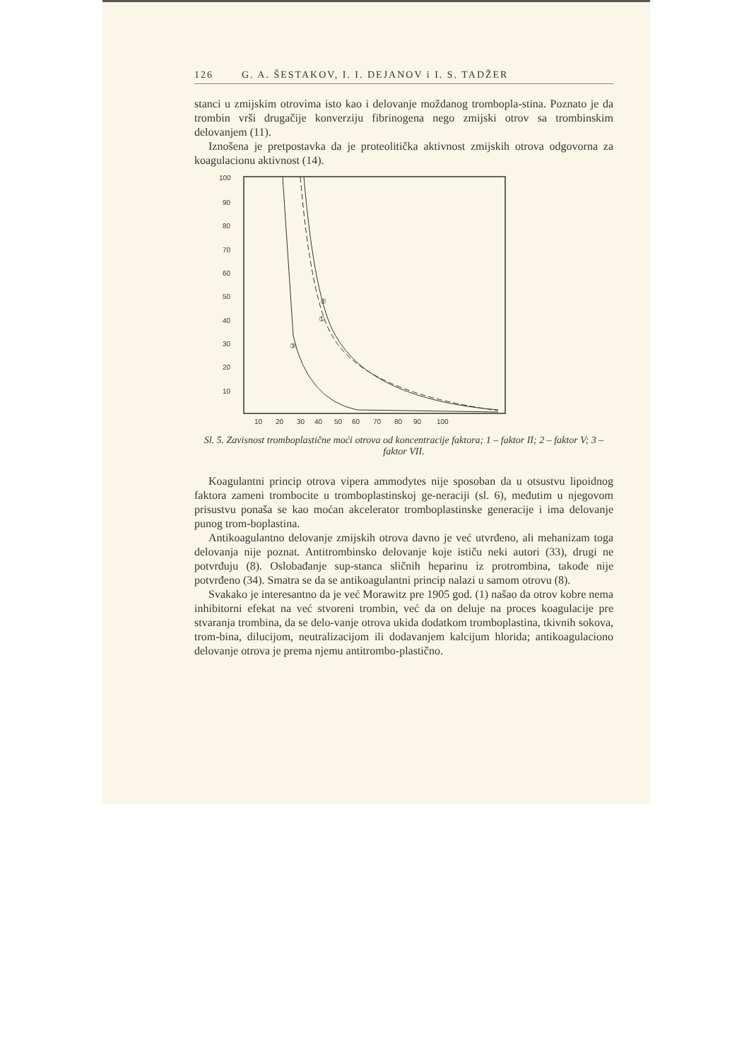126 G. A. ŠESTAKOV, I. I. DEJANOV i I. S. TADŽER
stanci u zmijskim otrovima isto kao i delovanje moždanog trombopla-stina. Poznato je da trombin vrši drugačije konverziju fibrinogena nego zmijski otrov sa trombinskim delovanjem (11).
Iznošena je pretpostavka da je proteolitička aktivnost zmijskih otrova odgovorna za koagulacionu aktivnost (14).
100
90
80
70
60
50
40
30
20
10
②
①
③
10
20
30
40
50
60
70
80
90
100
Sl. 5. Zavisnost tromboplastične moći otrova od koncentracije faktora; 1 – faktor II; 2 – faktor V; 3 – faktor VII.
Koagulantni princip otrova vipera ammodytes nije sposoban da u otsustvu lipoidnog faktora zameni trombocite u tromboplastinskoj ge-neraciji (sl. 6), međutim u njegovom prisustvu ponaša se kao moćan akcelerator tromboplastinske generacije i ima delovanje punog trom-boplastina.
Antikoagulantno delovanje zmijskih otrova davno je već utvrđeno, ali mehanizam toga delovanja nije poznat. Antitrombinsko delovanje koje ističu neki autori (33), drugi ne potvrđuju (8). Oslobađanje sup-stanca sličnih heparinu iz protrombina, takođe nije potvrđeno (34). Smatra se da se antikoagulantni princip nalazi u samom otrovu (8).
Svakako je interesantno da je već Morawitz pre 1905 god. (1) našao da otrov kobre nema inhibitorni efekat na već stvoreni trombin, već da on deluje na proces koagulacije pre stvaranja trombina, da se delo-vanje otrova ukida dodatkom tromboplastina, tkivnih sokova, trom-bina, dilucijom, neutralizacijom ili dodavanjem kalcijum hlorida; antikoagulaciono delovanje otrova je prema njemu antitrombo-plastično.